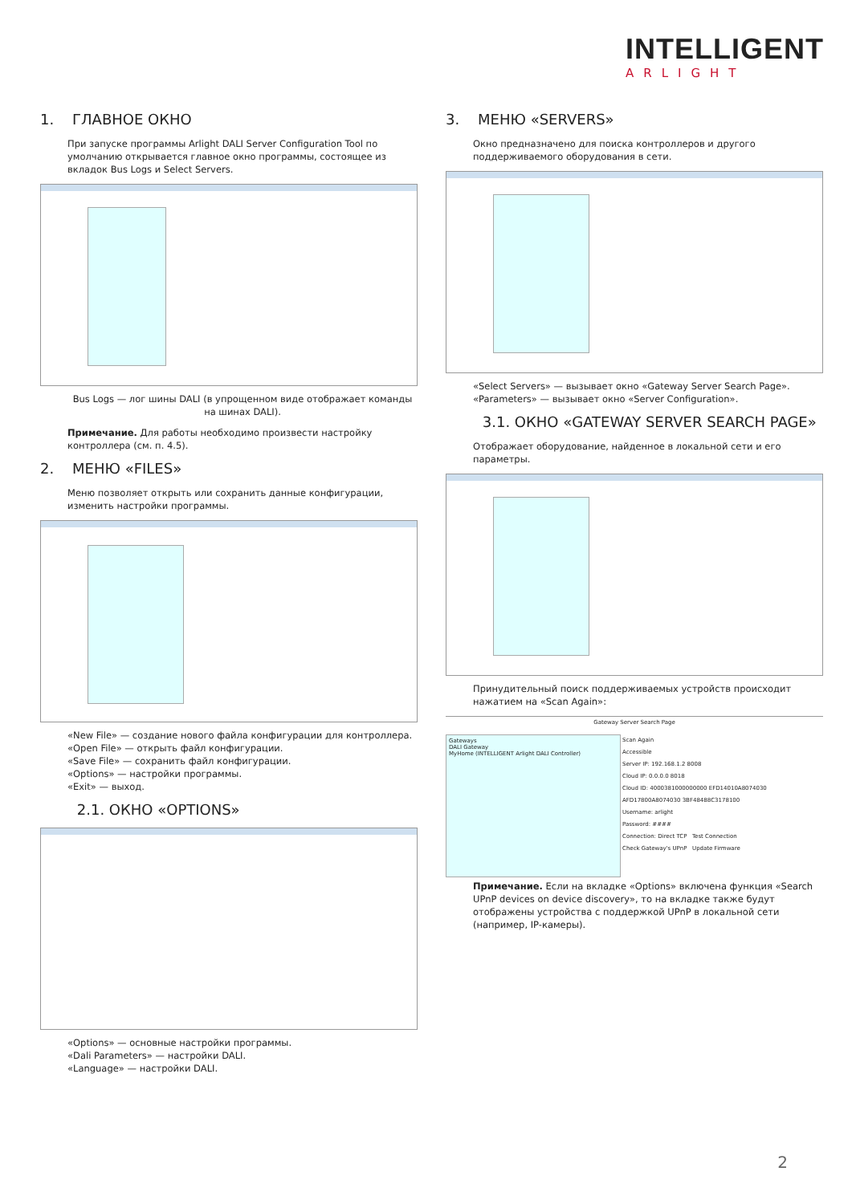INTELLIGENT
ARLIGHT
1. ГЛАВНОЕ ОКНО
При запуске программы Arlight DALI Server Configuration Tool по умолчанию открывается главное окно программы, состоящее из вкладок Bus Logs и Select Servers.
Bus Logs — лог шины DALI (в упрощенном виде отображает команды на шинах DALI).
Примечание. Для работы необходимо произвести настройку контроллера (см. п. 4.5).
2. МЕНЮ «FILES»
Меню позволяет открыть или сохранить данные конфигурации, изменить настройки программы.
«New File» — создание нового файла конфигурации для контроллера.
«Open File» — открыть файл конфигурации.
«Save File» — сохранить файл конфигурации.
«Options» — настройки программы.
«Exit» — выход.
2.1. ОКНО «OPTIONS»
«Options» — основные настройки программы.
«Dali Parameters» — настройки DALI.
«Language» — настройки DALI.
3. МЕНЮ «SERVERS»
Окно предназначено для поиска контроллеров и другого поддерживаемого оборудования в сети.
«Select Servers» — вызывает окно «Gateway Server Search Page».
«Parameters» — вызывает окно «Server Configuration».
3.1. ОКНО «GATEWAY SERVER SEARCH PAGE»
Отображает оборудование, найденное в локальной сети и его параметры.
Принудительный поиск поддерживаемых устройств происходит нажатием на «Scan Again»:
Gateway Server Search Page
Gateways
DALI Gateway
MyHome (INTELLIGENT Arlight DALI Controller)
Scan Again
Accessible
Server IP: 192.168.1.2 8008
Cloud IP: 0.0.0.0 8018
Cloud ID: 4000381000000000 EFD14010A8074030
AFD17800A8074030 3BF48488C3178100
Username: arlight
Password: ####
Connection: Direct TCP Test Connection
Check Gateway's UPnP Update Firmware
Примечание. Если на вкладке «Options» включена функция «Search UPnP devices on device discovery», то на вкладке также будут отображены устройства с поддержкой UPnP в локальной сети (например, IP-камеры).
2